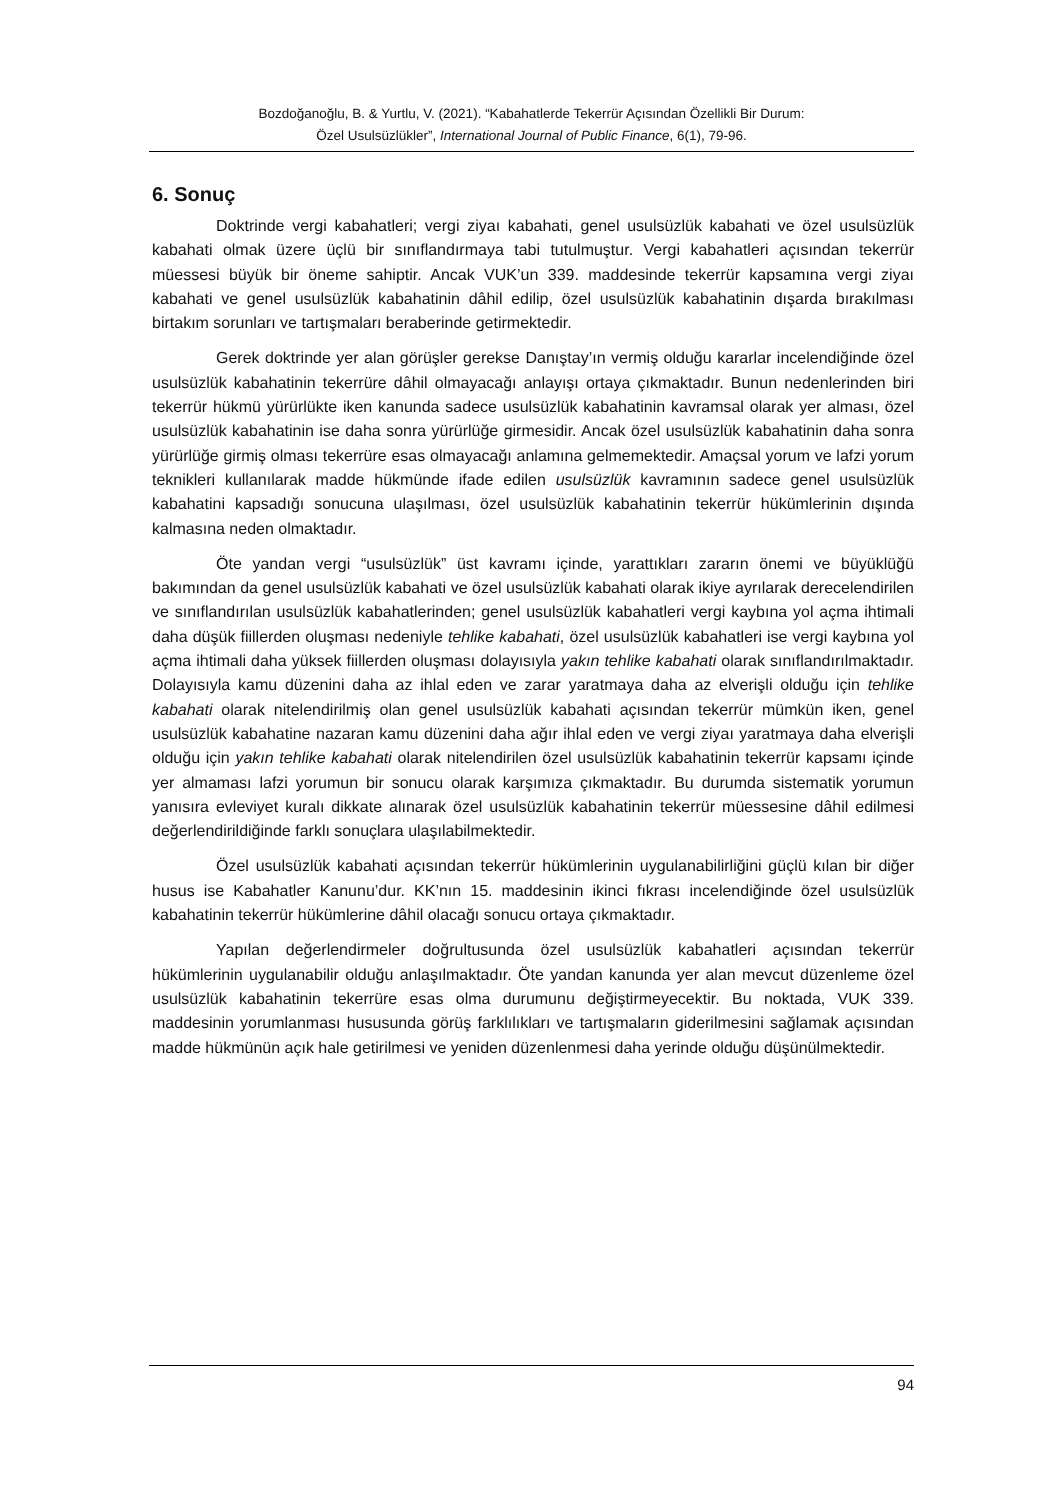Bozdoğanoğlu, B. & Yurtlu, V. (2021). “Kabahatlerde Tekerrür Açısından Özellikli Bir Durum:
Özel Usulsüzlükler”, International Journal of Public Finance, 6(1), 79-96.
6. Sonuç
Doktrinde vergi kabahatleri; vergi ziyaı kabahati, genel usulsüzlük kabahati ve özel usulsüzlük kabahati olmak üzere üçlü bir sınıflandırmaya tabi tutulmuştur. Vergi kabahatleri açısından tekerrür müessesi büyük bir öneme sahiptir. Ancak VUK’un 339. maddesinde tekerrür kapsamına vergi ziyaı kabahati ve genel usulsüzlük kabahatinin dâhil edilip, özel usulsüzlük kabahatinin dışarda bırakılması birtakım sorunları ve tartışmaları beraberinde getirmektedir.
Gerek doktrinde yer alan görüşler gerekse Danıştay’ın vermiş olduğu kararlar incelendiğinde özel usulsüzlük kabahatinin tekerrüre dâhil olmayacağı anlayışı ortaya çıkmaktadır. Bunun nedenlerinden biri tekerrür hükmü yürürlükte iken kanunda sadece usulsüzlük kabahatinin kavramsal olarak yer alması, özel usulsüzlük kabahatinin ise daha sonra yürürlüğe girmesidir. Ancak özel usulsüzlük kabahatinin daha sonra yürürlüğe girmiş olması tekerrüre esas olmayacağı anlamına gelmemektedir. Amaçsal yorum ve lafzi yorum teknikleri kullanılarak madde hükmünde ifade edilen usulsüzlük kavramının sadece genel usulsüzlük kabahatini kapsadığı sonucuna ulaşılması, özel usulsüzlük kabahatinin tekerrür hükümlerinin dışında kalmasına neden olmaktadır.
Öte yandan vergi “usulsüzlük” üst kavramı içinde, yarattıkları zararın önemi ve büyüklüğü bakımından da genel usulsüzlük kabahati ve özel usulsüzlük kabahati olarak ikiye ayrılarak derecelendirilen ve sınıflandırılan usulsüzlük kabahatlerinden; genel usulsüzlük kabahatleri vergi kaybına yol açma ihtimali daha düşük fiillerden oluşması nedeniyle tehlike kabahati, özel usulsüzlük kabahatleri ise vergi kaybına yol açma ihtimali daha yüksek fiillerden oluşması dolayısıyla yakın tehlike kabahati olarak sınıflandırılmaktadır. Dolayısıyla kamu düzenini daha az ihlal eden ve zarar yaratmaya daha az elverişli olduğu için tehlike kabahati olarak nitelendirilmiş olan genel usulsüzlük kabahati açısından tekerrür mümkün iken, genel usulsüzlük kabahatine nazaran kamu düzenini daha ağır ihlal eden ve vergi ziyaı yaratmaya daha elverişli olduğu için yakın tehlike kabahati olarak nitelendirilen özel usulsüzlük kabahatinin tekerrür kapsamı içinde yer almaması lafzi yorumun bir sonucu olarak karşımıza çıkmaktadır. Bu durumda sistematik yorumun yanısıra evleviyet kuralı dikkate alınarak özel usulsüzlük kabahatinin tekerrür müessesine dâhil edilmesi değerlendirildiğinde farklı sonuçlara ulaşılabilmektedir.
Özel usulsüzlük kabahati açısından tekerrür hükümlerinin uygulanabilirliğini güçlü kılan bir diğer husus ise Kabahatler Kanunu’dur. KK’nın 15. maddesinin ikinci fıkrası incelendiğinde özel usulsüzlük kabahatinin tekerrür hükümlerine dâhil olacağı sonucu ortaya çıkmaktadır.
Yapılan değerlendirmeler doğrultusunda özel usulsüzlük kabahatleri açısından tekerrür hükümlerinin uygulanabilir olduğu anlaşılmaktadır. Öte yandan kanunda yer alan mevcut düzenleme özel usulsüzlük kabahatinin tekerrüre esas olma durumunu değiştirmeyecektir. Bu noktada, VUK 339. maddesinin yorumlanması hususunda görüş farklılıkları ve tartışmaların giderilmesini sağlamak açısından madde hükmünün açık hale getirilmesi ve yeniden düzenlenmesi daha yerinde olduğu düşünülmektedir.
94